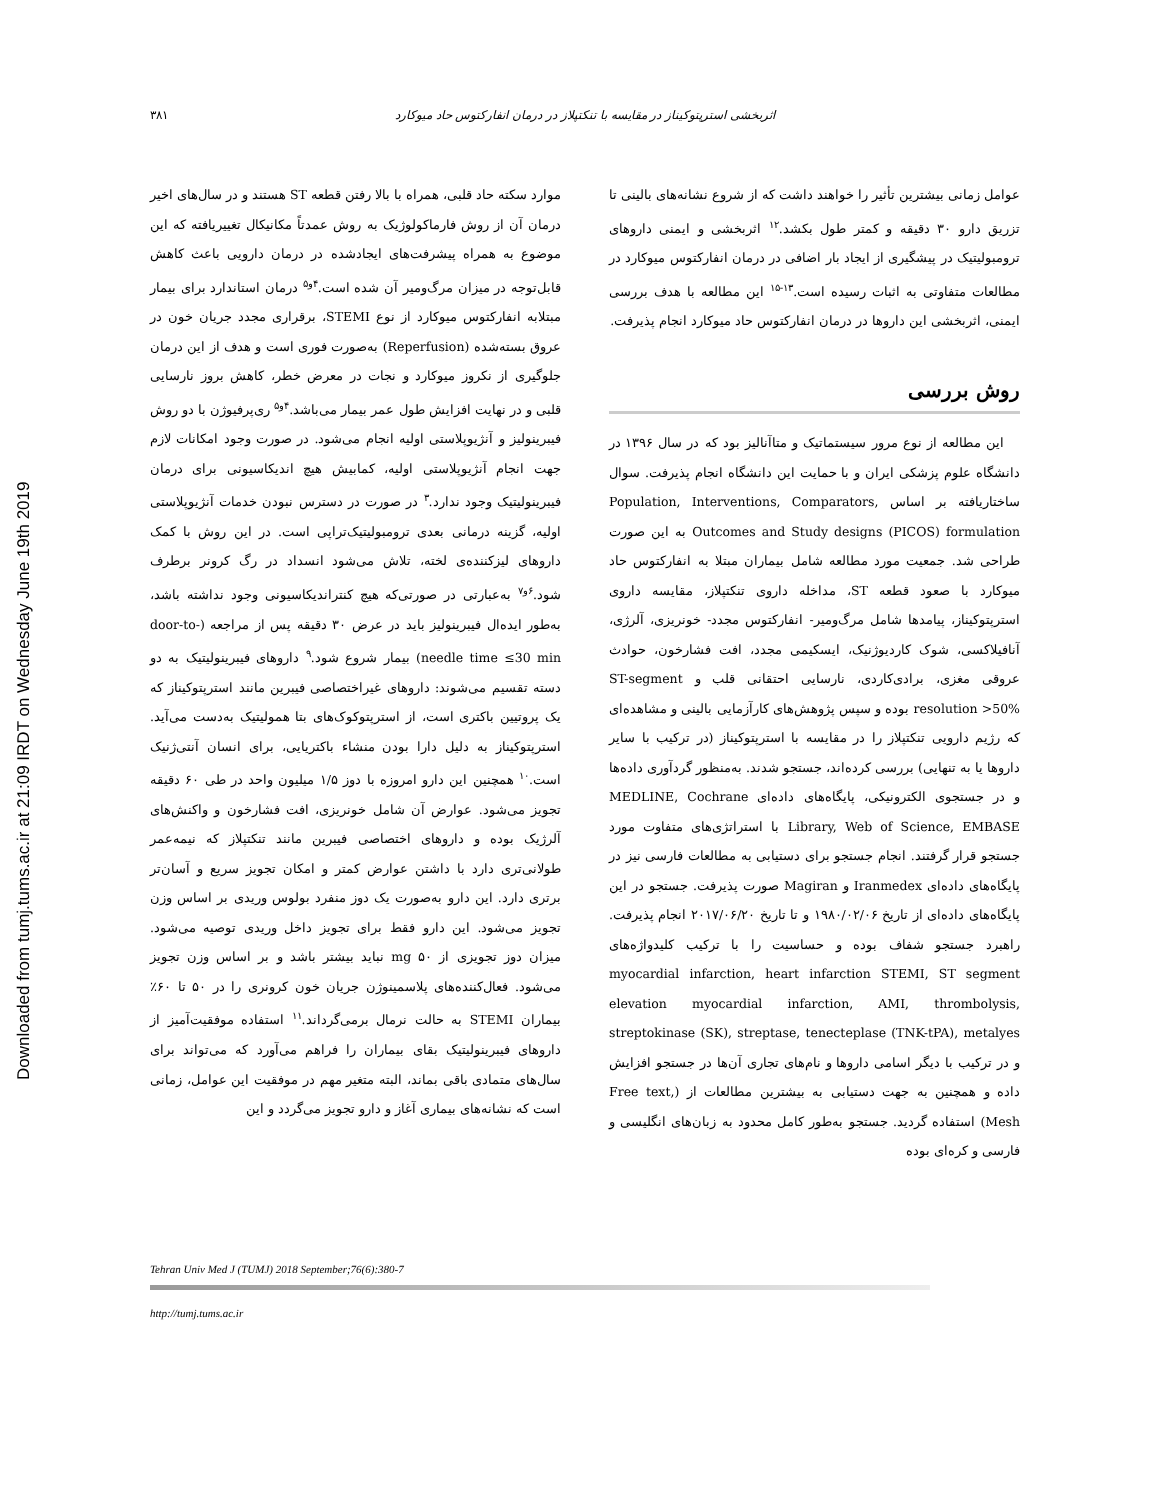Downloaded from tumj.tums.ac.ir at 21:09 IRDT on Wednesday June 19th 2019
اثربخشی استرپتوکیناز در مقایسه با تنکتپلاز در درمان انفارکتوس حاد میوکارد ۳۸۱
موارد سکته حاد قلبی، همراه با بالا رفتن قطعه ST هستند و در سال‌های اخیر درمان آن از روش فارماکولوژیک به روش عمدتاً مکانیکال تغییریافته که این موضوع به همراه پیشرفت‌های ایجادشده در درمان دارویی باعث کاهش قابل‌توجه در میزان مرگ‌ومیر آن شده است.<sup>۴و۵</sup> درمان استاندارد برای بیمار مبتلابه انفارکتوس میوکارد از نوع STEMI، برقراری مجدد جریان خون در عروق بسته‌شده (Reperfusion) به‌صورت فوری است و هدف از این درمان جلوگیری از نکروز میوکارد و نجات در معرض خطر، کاهش بروز نارسایی قلبی و در نهایت افزایش طول عمر بیمار می‌باشد.<sup>۴و۵</sup> ری‌پرفیوژن با دو روش فیبرینولیز و آنژیوپلاستی اولیه انجام می‌شود. در صورت وجود امکانات لازم جهت انجام آنژیوپلاستی اولیه، کمابیش هیچ اندیکاسیونی برای درمان فیبرینولیتیک وجود ندارد.<sup>۳</sup> در صورت در دسترس نبودن خدمات آنژیوپلاستی اولیه، گزینه درمانی بعدی ترومبولیتیک‌تراپی است. در این روش با کمک داروهای لیزکننده‌ی لخته، تلاش می‌شود انسداد در رگ کرونر برطرف شود.<sup>۶و۷</sup> به‌عبارتی در صورتی‌که هیچ کنتراندیکاسیونی وجود نداشته باشد، به‌طور ایده‌ال فیبرینولیز باید در عرض ۳۰ دقیقه پس از مراجعه (door-to-needle time ≤30 min) بیمار شروع شود.<sup>۹</sup> داروهای فیبرینولیتیک به دو دسته تقسیم می‌شوند: داروهای غیراختصاصی فیبرین مانند استرپتوکیناز که یک پروتیین باکتری است، از استرپتوکوک‌های بتا همولیتیک به‌دست می‌آید. استرپتوکیناز به دلیل دارا بودن منشاء باکتریایی، برای انسان آنتی‌ژنیک است.<sup>۱۰</sup> همچنین این دارو امروزه با دوز ۱/۵ میلیون واحد در طی ۶۰ دقیقه تجویز می‌شود. عوارض آن شامل خونریزی، افت فشارخون و واکنش‌های آلرژیک بوده و داروهای اختصاصی فیبرین مانند تنکتپلاز که نیمه‌عمر طولانی‌تری دارد با داشتن عوارض کمتر و امکان تجویز سریع و آسان‌تر برتری دارد. این دارو به‌صورت یک دوز منفرد بولوس وریدی بر اساس وزن تجویز می‌شود. این دارو فقط برای تجویز داخل وریدی توصیه می‌شود. میزان دوز تجویزی از ۵۰ mg نباید بیشتر باشد و بر اساس وزن تجویز می‌شود. فعال‌کننده‌های پلاسمینوژن جریان خون کرونری را در ۵۰ تا ۶۰٪ بیماران STEMI به حالت نرمال برمی‌گرداند.<sup>۱۱</sup> استفاده موفقیت‌آمیز از داروهای فیبرینولیتیک بقای بیماران را فراهم می‌آورد که می‌تواند برای سال‌های متمادی باقی بماند، البته متغیر مهم در موفقیت این عوامل، زمانی است که نشانه‌های بیماری آغاز و دارو تجویز می‌گردد و این
عوامل زمانی بیشترین تأثیر را خواهند داشت که از شروع نشانه‌های بالینی تا تزریق دارو ۳۰ دقیقه و کمتر طول بکشد.<sup>۱۲</sup> اثربخشی و ایمنی داروهای ترومبولیتیک در پیشگیری از ایجاد بار اضافی در درمان انفارکتوس میوکارد در مطالعات متفاوتی به اثبات رسیده است.<sup>۱۳-۱۵</sup> این مطالعه با هدف بررسی ایمنی، اثربخشی این داروها در درمان انفارکتوس حاد میوکارد انجام پذیرفت.
روش بررسی
این مطالعه از نوع مرور سیستماتیک و متاآنالیز بود که در سال ۱۳۹۶ در دانشگاه علوم پزشکی ایران و با حمایت این دانشگاه انجام پذیرفت. سوال ساختاریافته بر اساس Population, Interventions, Comparators, Outcomes and Study designs (PICOS) formulation به این صورت طراحی شد. جمعیت مورد مطالعه شامل بیماران مبتلا به انفارکتوس حاد میوکارد با صعود قطعه ST، مداخله داروی تنکتپلاز، مقایسه داروی استرپتوکیناز، پیامدها شامل مرگ‌ومیر- انفارکتوس مجدد- خونریزی، آلرژی، آنافیلاکسی، شوک کاردیوژنیک، ایسکیمی مجدد، افت فشارخون، حوادث عروقی مغزی، برادی‌کاردی، نارسایی احتقانی قلب و ST-segment resolution >50% بوده و سپس پژوهش‌های کارآزمایی بالینی و مشاهده‌ای که رژیم دارویی تنکتپلاز را در مقایسه با استرپتوکیناز (در ترکیب با سایر داروها یا به تنهایی) بررسی کرده‌اند، جستجو شدند. به‌منظور گردآوری داده‌ها و در جستجوی الکترونیکی، پایگاه‌های داده‌ای MEDLINE, Cochrane Library, Web of Science, EMBASE با استراتژی‌های متفاوت مورد جستجو قرار گرفتند. انجام جستجو برای دستیابی به مطالعات فارسی نیز در پایگاه‌های داده‌ای Iranmedex و Magiran صورت پذیرفت. جستجو در این پایگاه‌های داده‌ای از تاریخ ۱۹۸۰/۰۲/۰۶ و تا تاریخ ۲۰۱۷/۰۶/۲۰ انجام پذیرفت. راهبرد جستجو شفاف بوده و حساسیت را با ترکیب کلیدواژه‌های myocardial infarction, heart infarction STEMI, ST segment elevation myocardial infarction, AMI, thrombolysis, streptokinase (SK), streptase, tenecteplase (TNK-tPA), metalyes و در ترکیب با دیگر اسامی داروها و نام‌های تجاری آن‌ها در جستجو افزایش داده و همچنین به جهت دستیابی به بیشترین مطالعات از (Free text, Mesh) استفاده گردید. جستجو به‌طور کامل محدود به زبان‌های انگلیسی و فارسی و کره‌ای بوده
Tehran Univ Med J (TUMJ) 2018 September;76(6):380-7
http://tumj.tums.ac.ir